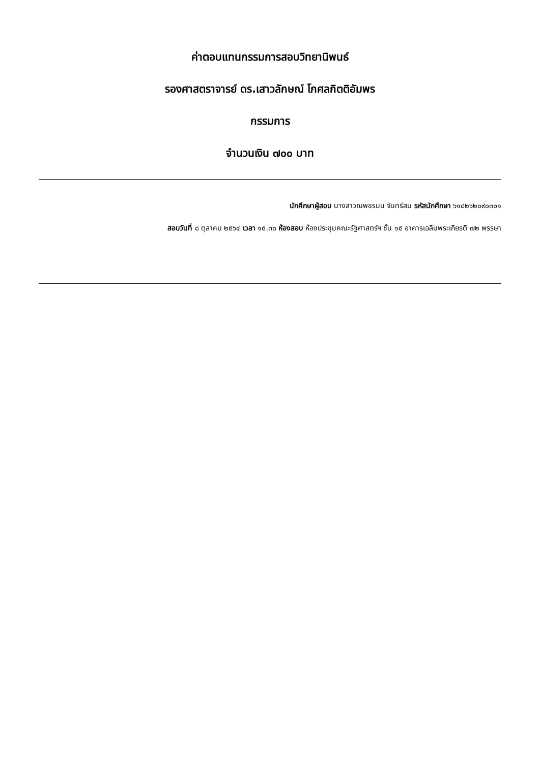ค่าตอบแทนกรรมการสอบวิทยานิพนธ์
รองศาสตราจารย์ ดร.เสาวลักษณ์ โกศลกิตติอัมพร
กรรมการ
จำนวนเงิน ๗๐๐ บาท
นักศึกษาผู้สอบ นางสาวณพชรมน จันทร์สม รหัสนักศึกษา ๖๑๘๒๖๒๐๙๐๓๐๑
สอบวันที่ ๘ ตุลาคม ๒๕๖๔ เวลา ๑๕.๓๐ ห้องสอบ ห้องประชุมคณะรัฐศาสตร์ฯ ชั้น ๑๕ อาคารเฉลิมพระเกียรติ ๗๒ พรรษา